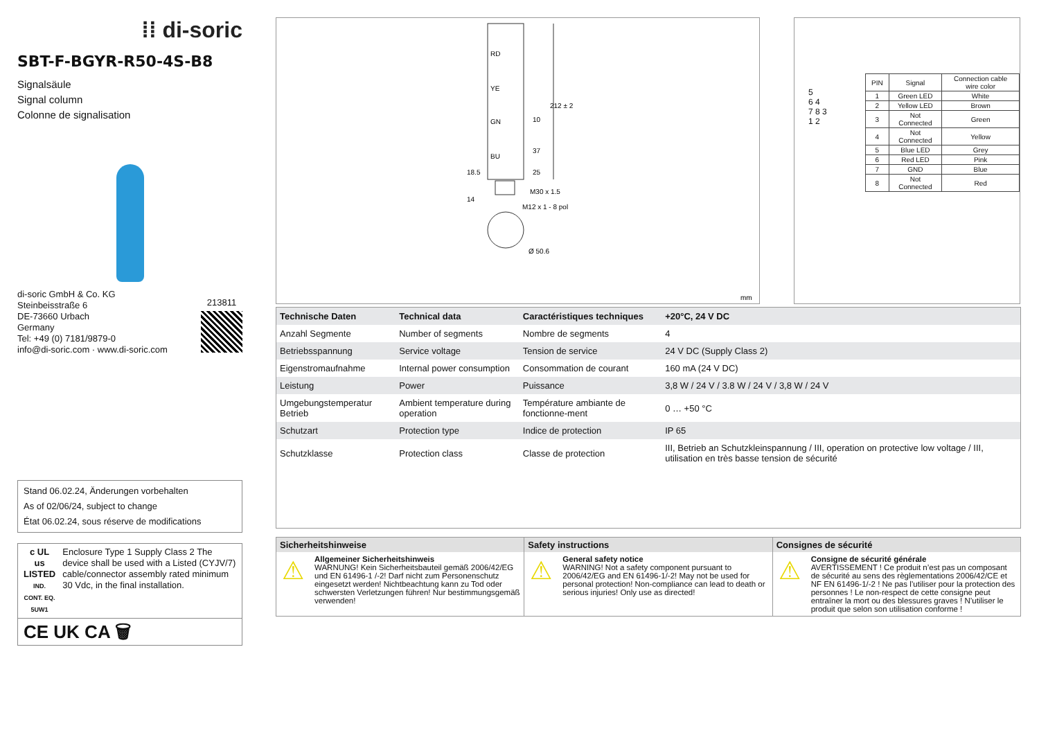⁞⁞ di-soric
SBT-F-BGYR-R50-4S-B8
Signalsäule
Signal column
Colonne de signalisation
di-soric GmbH & Co. KG
Steinbeisstraße 6
DE-73660 Urbach
Germany
Tel: +49 (0) 7181/9879-0
info@di-soric.com · www.di-soric.com
213811
Stand 06.02.24, Änderungen vorbehalten
As of 02/06/24, subject to change
État 06.02.24, sous réserve de modifications
c UL us
LISTED
IND. CONT. EQ.
5UW1
Enclosure Type 1 Supply Class 2 The device shall be used with a Listed (CYJV/7) cable/connector assembly rated minimum 30 Vdc, in the final installation.
CE UK CA 🗑
RD
YE
GN
BU
212 ± 2
10
37
25
18.5
14
M30 x 1.5
M12 x 1 - 8 pol
Ø 50.6
mm
5
6 4
7 8 3
1 2
| PIN | Signal | Connection cable wire color |
| --- | --- | --- |
| 1 | Green LED | White |
| 2 | Yellow LED | Brown |
| 3 | Not Connected | Green |
| 4 | Not Connected | Yellow |
| 5 | Blue LED | Grey |
| 6 | Red LED | Pink |
| 7 | GND | Blue |
| 8 | Not Connected | Red |
| Technische Daten | Technical data | Caractéristiques techniques | +20°C, 24 V DC |
| --- | --- | --- | --- |
| Anzahl Segmente | Number of segments | Nombre de segments | 4 |
| Betriebsspannung | Service voltage | Tension de service | 24 V DC (Supply Class 2) |
| Eigenstromaufnahme | Internal power consumption | Consommation de courant | 160 mA (24 V DC) |
| Leistung | Power | Puissance | 3,8 W / 24 V / 3.8 W / 24 V / 3,8 W / 24 V |
| Umgebungstemperatur Betrieb | Ambient temperature during operation | Température ambiante de fonctionne-ment | 0 … +50 °C |
| Schutzart | Protection type | Indice de protection | IP 65 |
| Schutzklasse | Protection class | Classe de protection | III, Betrieb an Schutzkleinspannung / III, operation on protective low voltage / III, utilisation en très basse tension de sécurité |
Sicherheitshinweise
⚠ Allgemeiner Sicherheitshinweis
WARNUNG! Kein Sicherheitsbauteil gemäß 2006/42/EG und EN 61496-1 /-2! Darf nicht zum Personenschutz eingesetzt werden! Nichtbeachtung kann zu Tod oder schwersten Verletzungen führen! Nur bestimmungsgemäß verwenden!
Safety instructions
⚠ General safety notice
WARNING! Not a safety component pursuant to 2006/42/EG and EN 61496-1/-2! May not be used for personal protection! Non-compliance can lead to death or serious injuries! Only use as directed!
Consignes de sécurité
⚠ Consigne de sécurité générale
AVERTISSEMENT ! Ce produit n’est pas un composant de sécurité au sens des règlementations 2006/42/CE et NF EN 61496-1/-2 ! Ne pas l’utiliser pour la protection des personnes ! Le non-respect de cette consigne peut entraîner la mort ou des blessures graves ! N’utiliser le produit que selon son utilisation conforme !